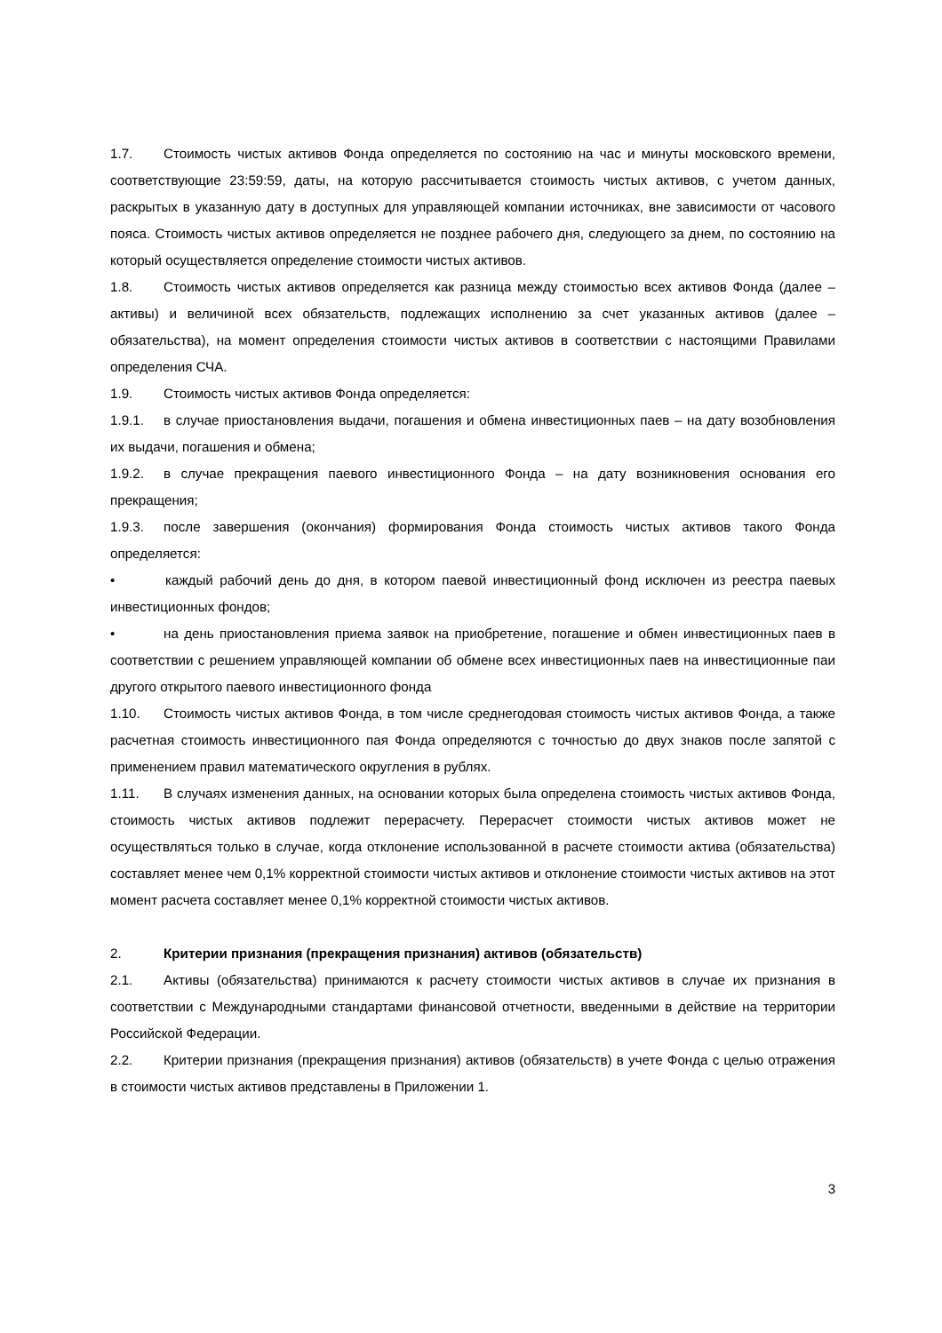1.7. Стоимость чистых активов Фонда определяется по состоянию на час и минуты московского времени, соответствующие 23:59:59, даты, на которую рассчитывается стоимость чистых активов, с учетом данных, раскрытых в указанную дату в доступных для управляющей компании источниках, вне зависимости от часового пояса. Стоимость чистых активов определяется не позднее рабочего дня, следующего за днем, по состоянию на который осуществляется определение стоимости чистых активов.
1.8. Стоимость чистых активов определяется как разница между стоимостью всех активов Фонда (далее – активы) и величиной всех обязательств, подлежащих исполнению за счет указанных активов (далее – обязательства), на момент определения стоимости чистых активов в соответствии с настоящими Правилами определения СЧА.
1.9. Стоимость чистых активов Фонда определяется:
1.9.1. в случае приостановления выдачи, погашения и обмена инвестиционных паев – на дату возобновления их выдачи, погашения и обмена;
1.9.2. в случае прекращения паевого инвестиционного Фонда – на дату возникновения основания его прекращения;
1.9.3. после завершения (окончания) формирования Фонда стоимость чистых активов такого Фонда определяется:
• каждый рабочий день до дня, в котором паевой инвестиционный фонд исключен из реестра паевых инвестиционных фондов;
• на день приостановления приема заявок на приобретение, погашение и обмен инвестиционных паев в соответствии с решением управляющей компании об обмене всех инвестиционных паев на инвестиционные паи другого открытого паевого инвестиционного фонда
1.10. Стоимость чистых активов Фонда, в том числе среднегодовая стоимость чистых активов Фонда, а также расчетная стоимость инвестиционного пая Фонда определяются с точностью до двух знаков после запятой с применением правил математического округления в рублях.
1.11. В случаях изменения данных, на основании которых была определена стоимость чистых активов Фонда, стоимость чистых активов подлежит перерасчету. Перерасчет стоимости чистых активов может не осуществляться только в случае, когда отклонение использованной в расчете стоимости актива (обязательства) составляет менее чем 0,1% корректной стоимости чистых активов и отклонение стоимости чистых активов на этот момент расчета составляет менее 0,1% корректной стоимости чистых активов.
2. Критерии признания (прекращения признания) активов (обязательств)
2.1. Активы (обязательства) принимаются к расчету стоимости чистых активов в случае их признания в соответствии с Международными стандартами финансовой отчетности, введенными в действие на территории Российской Федерации.
2.2. Критерии признания (прекращения признания) активов (обязательств) в учете Фонда с целью отражения в стоимости чистых активов представлены в Приложении 1.
3